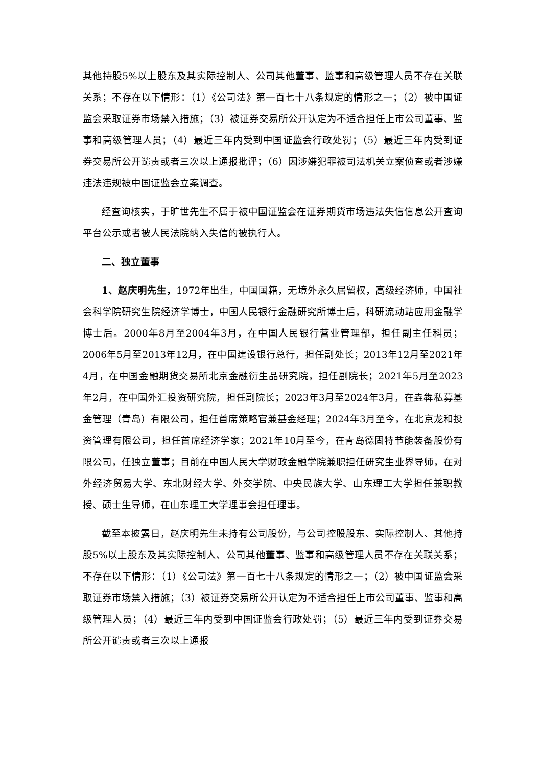其他持股5%以上股东及其实际控制人、公司其他董事、监事和高级管理人员不存在关联关系；不存在以下情形：（1）《公司法》第一百七十八条规定的情形之一；（2）被中国证监会采取证券市场禁入措施；（3）被证券交易所公开认定为不适合担任上市公司董事、监事和高级管理人员；（4）最近三年内受到中国证监会行政处罚；（5）最近三年内受到证券交易所公开谴责或者三次以上通报批评；（6）因涉嫌犯罪被司法机关立案侦查或者涉嫌违法违规被中国证监会立案调查。
经查询核实，于旷世先生不属于被中国证监会在证券期货市场违法失信信息公开查询平台公示或者被人民法院纳入失信的被执行人。
二、独立董事
1、赵庆明先生，1972年出生，中国国籍，无境外永久居留权，高级经济师，中国社会科学院研究生院经济学博士，中国人民银行金融研究所博士后，科研流动站应用金融学博士后。2000年8月至2004年3月，在中国人民银行营业管理部，担任副主任科员；2006年5月至2013年12月，在中国建设银行总行，担任副处长；2013年12月至2021年4月，在中国金融期货交易所北京金融衍生品研究院，担任副院长；2021年5月至2023年2月，在中国外汇投资研究院，担任副院长；2023年3月至2024年3月，在垚犇私募基金管理（青岛）有限公司，担任首席策略官兼基金经理；2024年3月至今，在北京龙和投资管理有限公司，担任首席经济学家；2021年10月至今，在青岛德固特节能装备股份有限公司，任独立董事；目前在中国人民大学财政金融学院兼职担任研究生业界导师，在对外经济贸易大学、东北财经大学、外交学院、中央民族大学、山东理工大学担任兼职教授、硕士生导师，在山东理工大学理事会担任理事。
截至本披露日，赵庆明先生未持有公司股份，与公司控股股东、实际控制人、其他持股5%以上股东及其实际控制人、公司其他董事、监事和高级管理人员不存在关联关系；不存在以下情形：（1）《公司法》第一百七十八条规定的情形之一；（2）被中国证监会采取证券市场禁入措施；（3）被证券交易所公开认定为不适合担任上市公司董事、监事和高级管理人员；（4）最近三年内受到中国证监会行政处罚；（5）最近三年内受到证券交易所公开谴责或者三次以上通报